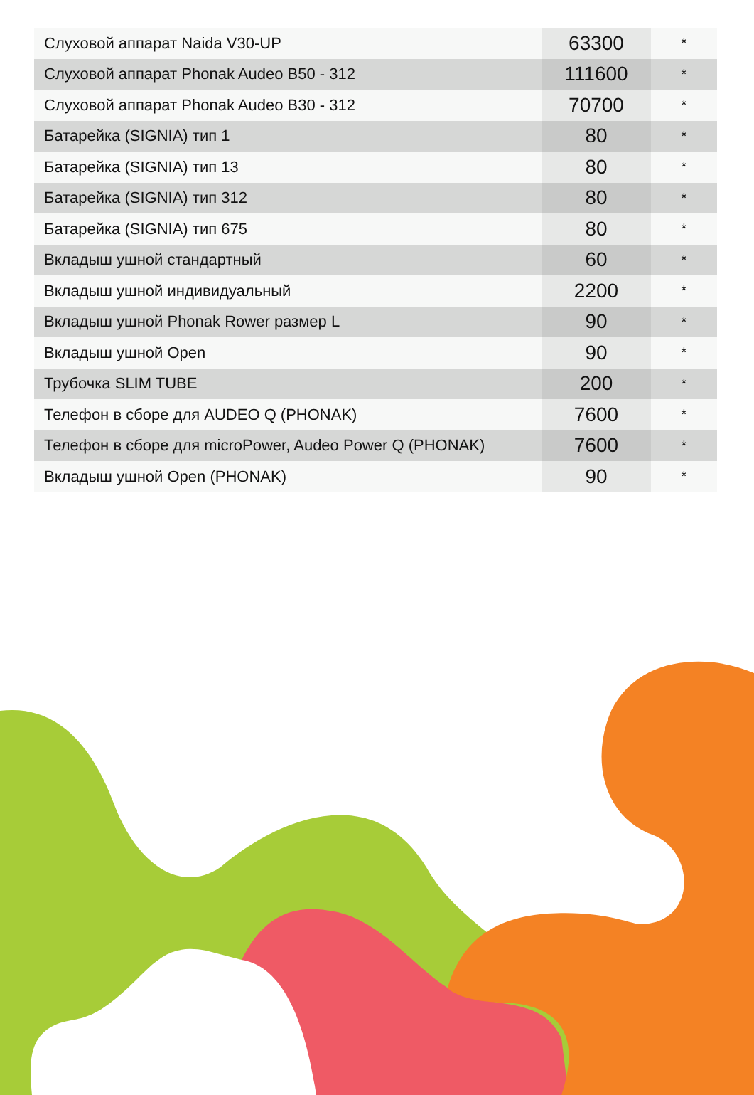| Слуховой аппарат Naida V30-UP | 63300 | * |
| Слуховой аппарат Phonak Audeo B50 - 312 | 111600 | * |
| Слуховой аппарат Phonak Audeo B30 - 312 | 70700 | * |
| Батарейка (SIGNIA) тип 1 | 80 | * |
| Батарейка (SIGNIA) тип 13 | 80 | * |
| Батарейка (SIGNIA) тип 312 | 80 | * |
| Батарейка (SIGNIA) тип 675 | 80 | * |
| Вкладыш ушной стандартный | 60 | * |
| Вкладыш ушной индивидуальный | 2200 | * |
| Вкладыш ушной Phonak Rower размер L | 90 | * |
| Вкладыш ушной Open | 90 | * |
| Трубочка SLIM TUBE | 200 | * |
| Телефон в сборе для AUDEO Q (PHONAK) | 7600 | * |
| Телефон в сборе для microPower, Audeo Power Q (PHONAK) | 7600 | * |
| Вкладыш ушной Open (PHONAK) | 90 | * |